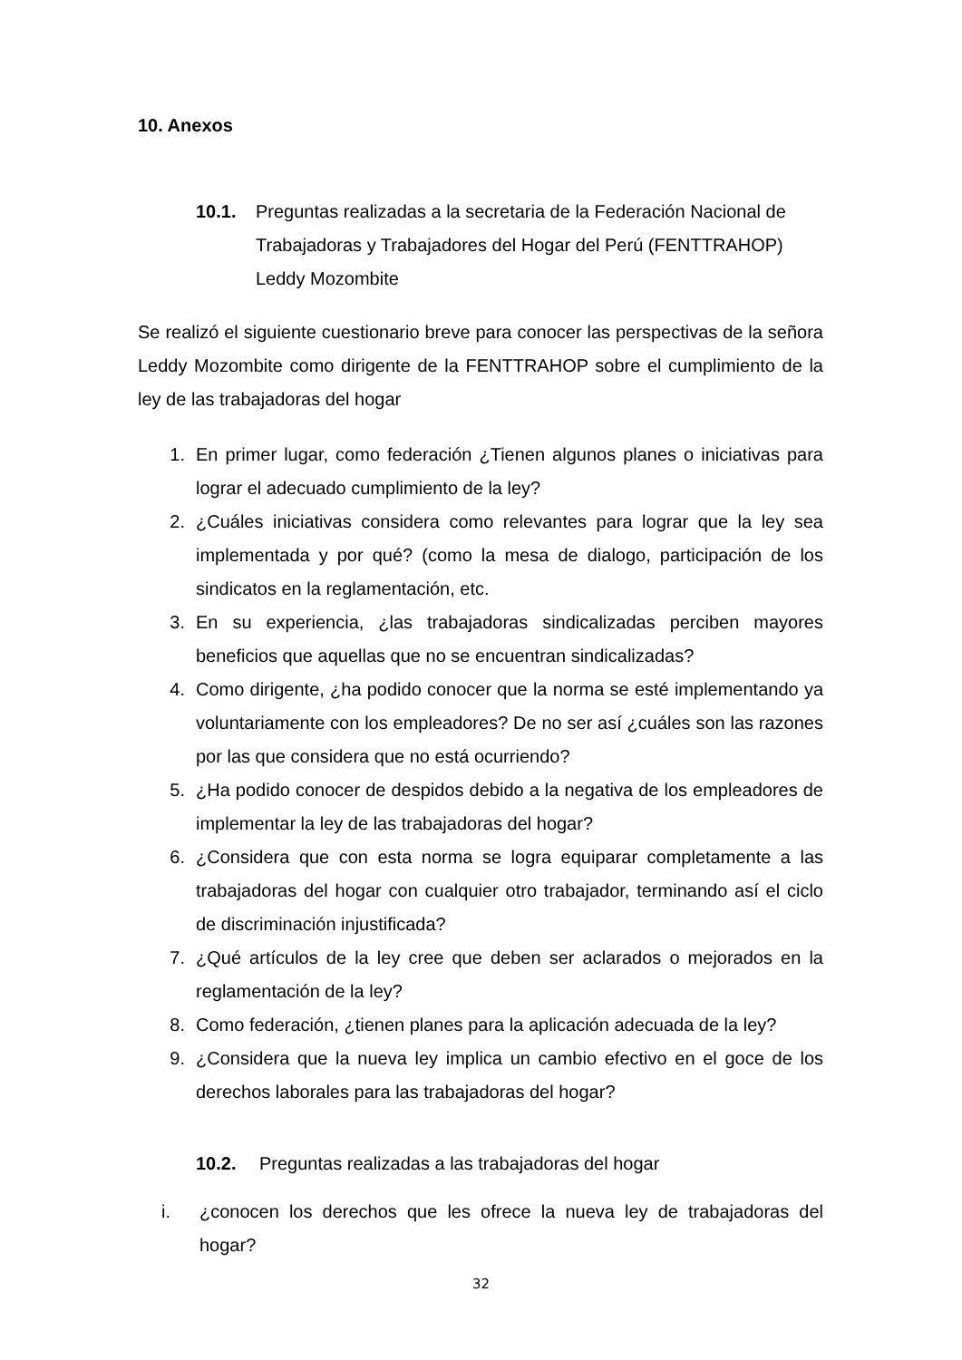10. Anexos
10.1. Preguntas realizadas a la secretaria de la Federación Nacional de Trabajadoras y Trabajadores del Hogar del Perú (FENTTRAHOP) Leddy Mozombite
Se realizó el siguiente cuestionario breve para conocer las perspectivas de la señora Leddy Mozombite como dirigente de la FENTTRAHOP sobre el cumplimiento de la ley de las trabajadoras del hogar
1. En primer lugar, como federación ¿Tienen algunos planes o iniciativas para lograr el adecuado cumplimiento de la ley?
2. ¿Cuáles iniciativas considera como relevantes para lograr que la ley sea implementada y por qué? (como la mesa de dialogo, participación de los sindicatos en la reglamentación, etc.
3. En su experiencia, ¿las trabajadoras sindicalizadas perciben mayores beneficios que aquellas que no se encuentran sindicalizadas?
4. Como dirigente, ¿ha podido conocer que la norma se esté implementando ya voluntariamente con los empleadores? De no ser así ¿cuáles son las razones por las que considera que no está ocurriendo?
5. ¿Ha podido conocer de despidos debido a la negativa de los empleadores de implementar la ley de las trabajadoras del hogar?
6. ¿Considera que con esta norma se logra equiparar completamente a las trabajadoras del hogar con cualquier otro trabajador, terminando así el ciclo de discriminación injustificada?
7. ¿Qué artículos de la ley cree que deben ser aclarados o mejorados en la reglamentación de la ley?
8. Como federación, ¿tienen planes para la aplicación adecuada de la ley?
9. ¿Considera que la nueva ley implica un cambio efectivo en el goce de los derechos laborales para las trabajadoras del hogar?
10.2. Preguntas realizadas a las trabajadoras del hogar
i. ¿conocen los derechos que les ofrece la nueva ley de trabajadoras del hogar?
32